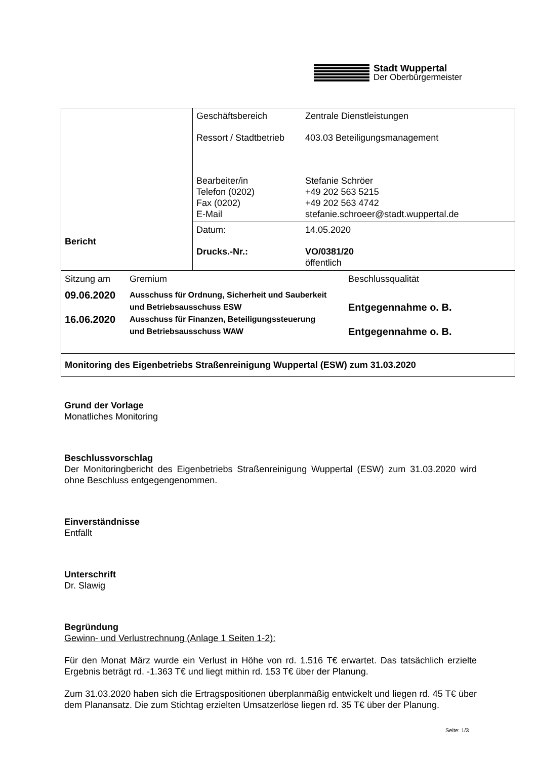Stadt Wuppertal
Der Oberbürgermeister
| Bericht | Geschäftsbereich Zentrale Dienstleistungen Ressort / Stadtbetrieb 403.03 Beteiligungsmanagement Bearbeiter/in Stefanie Schröer Telefon (0202) +49 202 563 5215 Fax (0202) +49 202 563 4742 E-Mail stefanie.schroeer@stadt.wuppertal.de |
| | Datum: 14.05.2020 Drucks.-Nr.: VO/0381/20 öffentlich |
| Sitzung am Gremium Beschlussqualität 09.06.2020 Ausschuss für Ordnung, Sicherheit und Sauberkeit und Betriebsausschuss ESW Entgegennahme o. B. 16.06.2020 Ausschuss für Finanzen, Beteiligungssteuerung und Betriebsausschuss WAW Entgegennahme o. B. | |
| Monitoring des Eigenbetriebs Straßenreinigung Wuppertal (ESW) zum 31.03.2020 | |
Grund der Vorlage
Monatliches Monitoring
Beschlussvorschlag
Der Monitoringbericht des Eigenbetriebs Straßenreinigung Wuppertal (ESW) zum 31.03.2020 wird ohne Beschluss entgegengenommen.
Einverständnisse
Entfällt
Unterschrift
Dr. Slawig
Begründung
Gewinn- und Verlustrechnung (Anlage 1 Seiten 1-2):
Für den Monat März wurde ein Verlust in Höhe von rd. 1.516 T€ erwartet. Das tatsächlich erzielte Ergebnis beträgt rd. -1.363 T€ und liegt mithin rd. 153 T€ über der Planung.
Zum 31.03.2020 haben sich die Ertragspositionen überplanmäßig entwickelt und liegen rd. 45 T€ über dem Planansatz. Die zum Stichtag erzielten Umsatzerlöse liegen rd. 35 T€ über der Planung.
Seite: 1/3